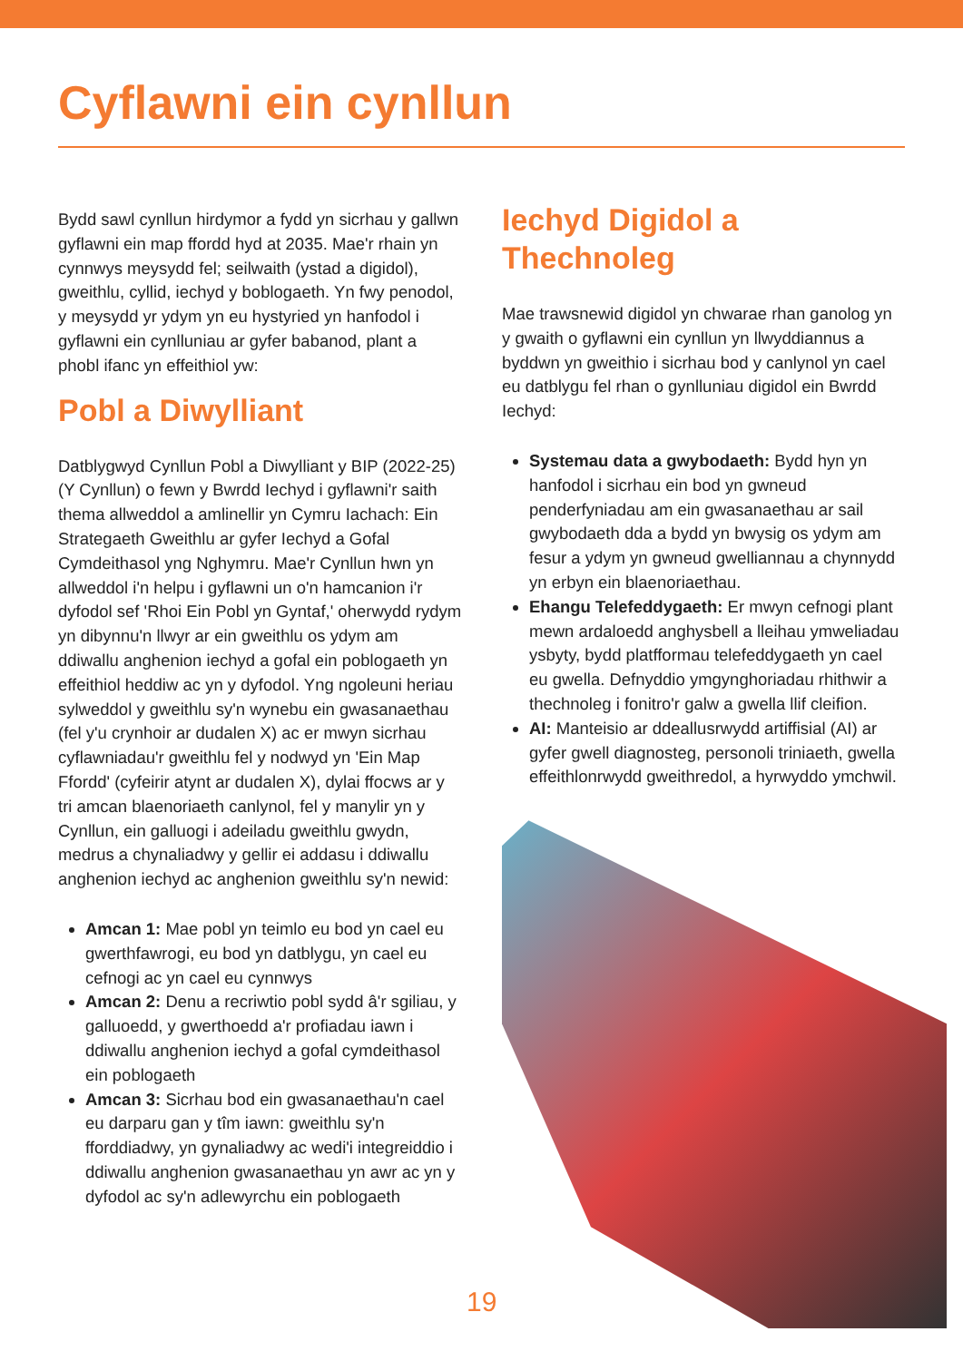Cyflawni ein cynllun
Bydd sawl cynllun hirdymor a fydd yn sicrhau y gallwn gyflawni ein map ffordd hyd at 2035. Mae'r rhain yn cynnwys meysydd fel; seilwaith (ystad a digidol), gweithlu, cyllid, iechyd y boblogaeth. Yn fwy penodol, y meysydd yr ydym yn eu hystyried yn hanfodol i gyflawni ein cynlluniau ar gyfer babanod, plant a phobl ifanc yn effeithiol yw:
Pobl a Diwylliant
Datblygwyd Cynllun Pobl a Diwylliant y BIP (2022-25) (Y Cynllun) o fewn y Bwrdd Iechyd i gyflawni'r saith thema allweddol a amlinellir yn Cymru Iachach: Ein Strategaeth Gweithlu ar gyfer Iechyd a Gofal Cymdeithasol yng Nghymru. Mae'r Cynllun hwn yn allweddol i'n helpu i gyflawni un o'n hamcanion i'r dyfodol sef 'Rhoi Ein Pobl yn Gyntaf,' oherwydd rydym yn dibynnu'n llwyr ar ein gweithlu os ydym am ddiwallu anghenion iechyd a gofal ein poblogaeth yn effeithiol heddiw ac yn y dyfodol. Yng ngoleuni heriau sylweddol y gweithlu sy'n wynebu ein gwasanaethau (fel y'u crynhoir ar dudalen X) ac er mwyn sicrhau cyflawniadau'r gweithlu fel y nodwyd yn 'Ein Map Ffordd' (cyfeirir atynt ar dudalen X), dylai ffocws ar y tri amcan blaenoriaeth canlynol, fel y manylir yn y Cynllun, ein galluogi i adeiladu gweithlu gwydn, medrus a chynaliadwy y gellir ei addasu i ddiwallu anghenion iechyd ac anghenion gweithlu sy'n newid:
Amcan 1: Mae pobl yn teimlo eu bod yn cael eu gwerthfawrogi, eu bod yn datblygu, yn cael eu cefnogi ac yn cael eu cynnwys
Amcan 2: Denu a recriwtio pobl sydd â'r sgiliau, y galluoedd, y gwerthoedd a'r profiadau iawn i ddiwallu anghenion iechyd a gofal cymdeithasol ein poblogaeth
Amcan 3: Sicrhau bod ein gwasanaethau'n cael eu darparu gan y tîm iawn: gweithlu sy'n fforddiadwy, yn gynaliadwy ac wedi'i integreiddio i ddiwallu anghenion gwasanaethau yn awr ac yn y dyfodol ac sy'n adlewyrchu ein poblogaeth
Iechyd Digidol a Thechnoleg
Mae trawsnewid digidol yn chwarae rhan ganolog yn y gwaith o gyflawni ein cynllun yn llwyddiannus a byddwn yn gweithio i sicrhau bod y canlynol yn cael eu datblygu fel rhan o gynlluniau digidol ein Bwrdd Iechyd:
Systemau data a gwybodaeth: Bydd hyn yn hanfodol i sicrhau ein bod yn gwneud penderfyniadau am ein gwasanaethau ar sail gwybodaeth dda a bydd yn bwysig os ydym am fesur a ydym yn gwneud gwelliannau a chynnydd yn erbyn ein blaenoriaethau.
Ehangu Telefeddygaeth: Er mwyn cefnogi plant mewn ardaloedd anghysbell a lleihau ymweliadau ysbyty, bydd platfformau telefeddygaeth yn cael eu gwella. Defnyddio ymgynghoriadau rhithwir a thechnoleg i fonitro'r galw a gwella llif cleifion.
AI: Manteisio ar ddeallusrwydd artiffisial (AI) ar gyfer gwell diagnosteg, personoli triniaeth, gwella effeithlonrwydd gweithredol, a hyrwyddo ymchwil.
19